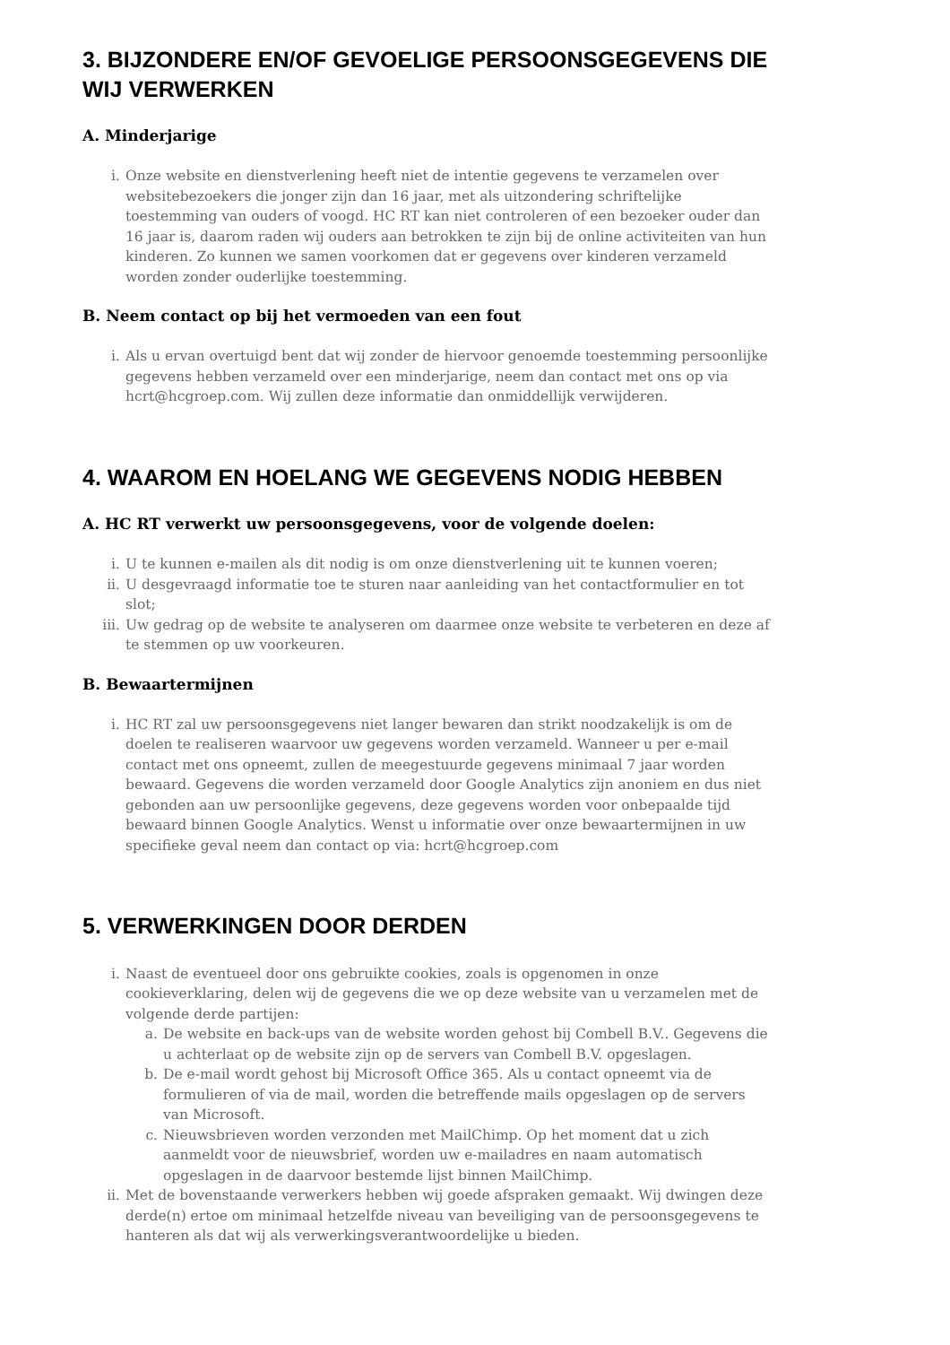3. BIJZONDERE EN/OF GEVOELIGE PERSOONSGEGEVENS DIE WIJ VERWERKEN
A. Minderjarige
i. Onze website en dienstverlening heeft niet de intentie gegevens te verzamelen over websitebezoekers die jonger zijn dan 16 jaar, met als uitzondering schriftelijke toestemming van ouders of voogd. HC RT kan niet controleren of een bezoeker ouder dan 16 jaar is, daarom raden wij ouders aan betrokken te zijn bij de online activiteiten van hun kinderen. Zo kunnen we samen voorkomen dat er gegevens over kinderen verzameld worden zonder ouderlijke toestemming.
B. Neem contact op bij het vermoeden van een fout
i. Als u ervan overtuigd bent dat wij zonder de hiervoor genoemde toestemming persoonlijke gegevens hebben verzameld over een minderjarige, neem dan contact met ons op via hcrt@hcgroep.com. Wij zullen deze informatie dan onmiddellijk verwijderen.
4. WAAROM EN HOELANG WE GEGEVENS NODIG HEBBEN
A. HC RT verwerkt uw persoonsgegevens, voor de volgende doelen:
i. U te kunnen e-mailen als dit nodig is om onze dienstverlening uit te kunnen voeren;
ii. U desgevraagd informatie toe te sturen naar aanleiding van het contactformulier en tot slot;
iii. Uw gedrag op de website te analyseren om daarmee onze website te verbeteren en deze af te stemmen op uw voorkeuren.
B. Bewaartermijnen
i. HC RT zal uw persoonsgegevens niet langer bewaren dan strikt noodzakelijk is om de doelen te realiseren waarvoor uw gegevens worden verzameld. Wanneer u per e-mail contact met ons opneemt, zullen de meegestuurde gegevens minimaal 7 jaar worden bewaard. Gegevens die worden verzameld door Google Analytics zijn anoniem en dus niet gebonden aan uw persoonlijke gegevens, deze gegevens worden voor onbepaalde tijd bewaard binnen Google Analytics. Wenst u informatie over onze bewaartermijnen in uw specifieke geval neem dan contact op via: hcrt@hcgroep.com
5. VERWERKINGEN DOOR DERDEN
i. Naast de eventueel door ons gebruikte cookies, zoals is opgenomen in onze cookieverklaring, delen wij de gegevens die we op deze website van u verzamelen met de volgende derde partijen:
a. De website en back-ups van de website worden gehost bij Combell B.V.. Gegevens die u achterlaat op de website zijn op de servers van Combell B.V. opgeslagen.
b. De e-mail wordt gehost bij Microsoft Office 365. Als u contact opneemt via de formulieren of via de mail, worden die betreffende mails opgeslagen op de servers van Microsoft.
c. Nieuwsbrieven worden verzonden met MailChimp. Op het moment dat u zich aanmeldt voor de nieuwsbrief, worden uw e-mailadres en naam automatisch opgeslagen in de daarvoor bestemde lijst binnen MailChimp.
ii. Met de bovenstaande verwerkers hebben wij goede afspraken gemaakt. Wij dwingen deze derde(n) ertoe om minimaal hetzelfde niveau van beveiliging van de persoonsgegevens te hanteren als dat wij als verwerkingsverantwoordelijke u bieden.